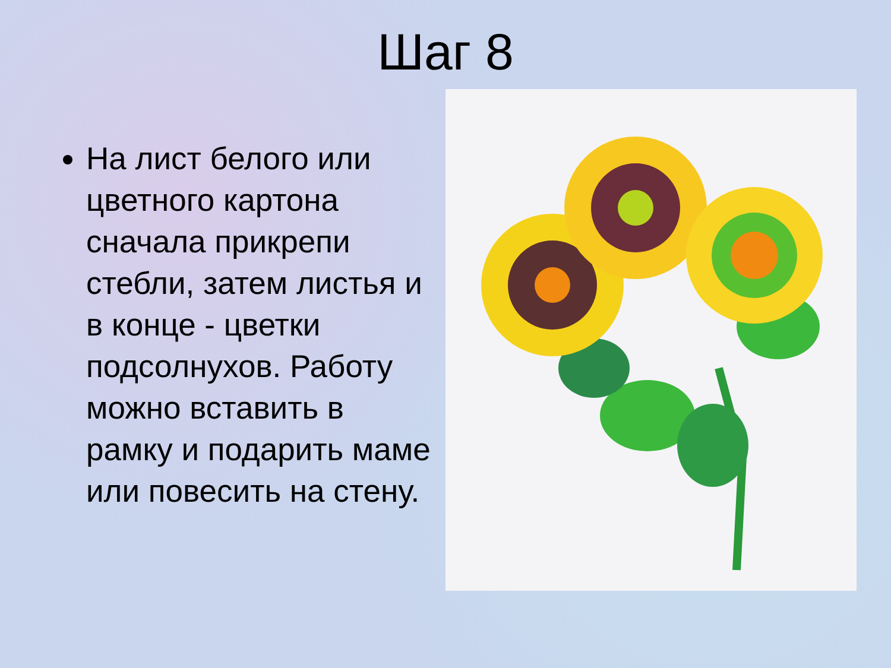Шаг 8
На лист белого или цветного картона сначала прикрепи стебли, затем листья и в конце - цветки подсолнухов. Работу можно вставить в рамку и подарить маме или повесить на стену.